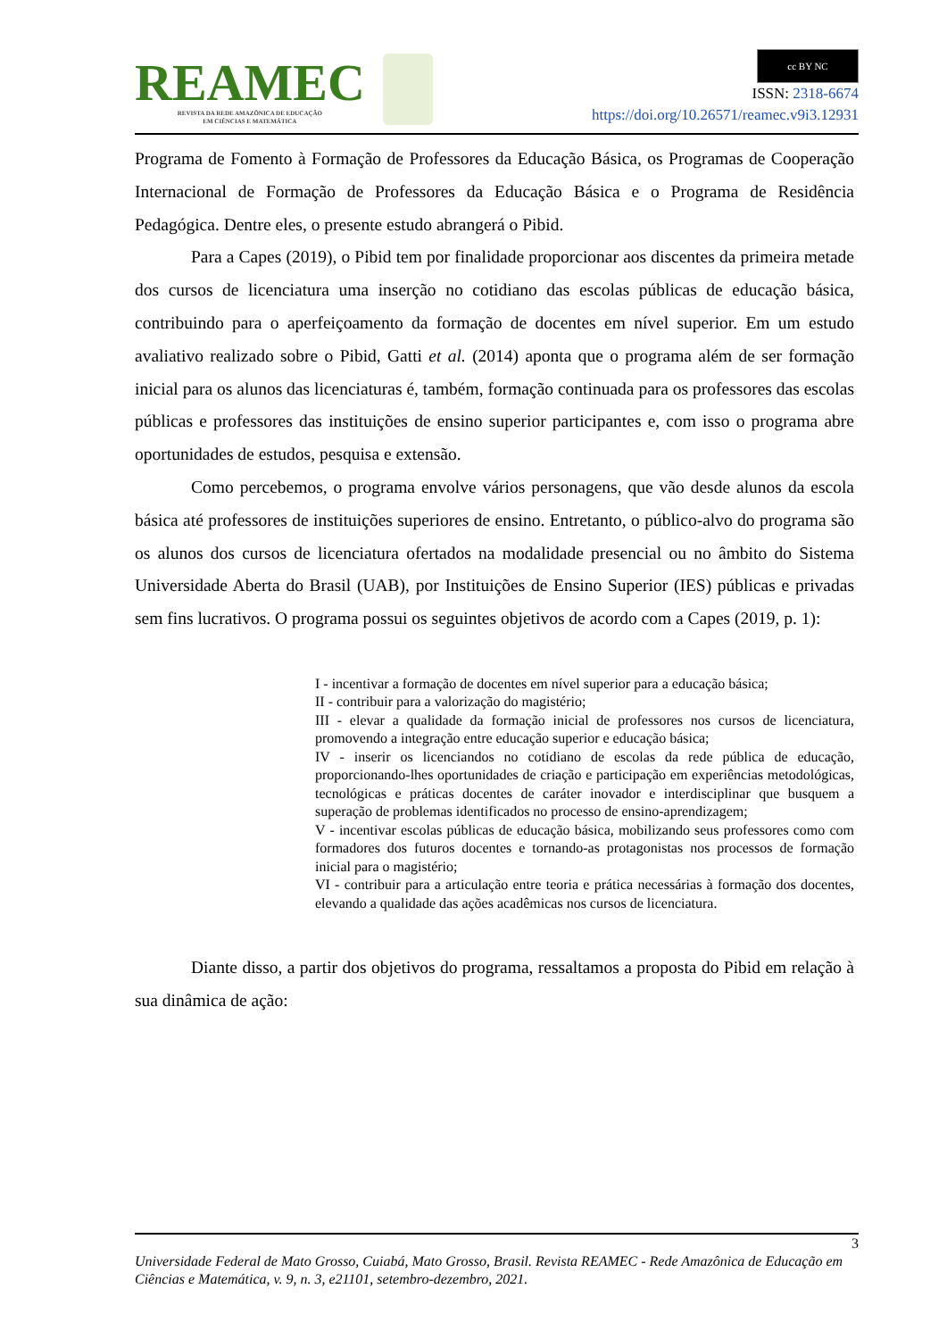REAMEC
REVISTA DA REDE AMAZÔNICA DE EDUCAÇÃO
EM CIÊNCIAS E MATEMÁTICA
cc BY NC
ISSN: 2318-6674
https://doi.org/10.26571/reamec.v9i3.12931
Programa de Fomento à Formação de Professores da Educação Básica, os Programas de Cooperação Internacional de Formação de Professores da Educação Básica e o Programa de Residência Pedagógica. Dentre eles, o presente estudo abrangerá o Pibid.
Para a Capes (2019), o Pibid tem por finalidade proporcionar aos discentes da primeira metade dos cursos de licenciatura uma inserção no cotidiano das escolas públicas de educação básica, contribuindo para o aperfeiçoamento da formação de docentes em nível superior. Em um estudo avaliativo realizado sobre o Pibid, Gatti et al. (2014) aponta que o programa além de ser formação inicial para os alunos das licenciaturas é, também, formação continuada para os professores das escolas públicas e professores das instituições de ensino superior participantes e, com isso o programa abre oportunidades de estudos, pesquisa e extensão.
Como percebemos, o programa envolve vários personagens, que vão desde alunos da escola básica até professores de instituições superiores de ensino. Entretanto, o público-alvo do programa são os alunos dos cursos de licenciatura ofertados na modalidade presencial ou no âmbito do Sistema Universidade Aberta do Brasil (UAB), por Instituições de Ensino Superior (IES) públicas e privadas sem fins lucrativos. O programa possui os seguintes objetivos de acordo com a Capes (2019, p. 1):
I - incentivar a formação de docentes em nível superior para a educação básica;
II - contribuir para a valorização do magistério;
III - elevar a qualidade da formação inicial de professores nos cursos de licenciatura, promovendo a integração entre educação superior e educação básica;
IV - inserir os licenciandos no cotidiano de escolas da rede pública de educação, proporcionando-lhes oportunidades de criação e participação em experiências metodológicas, tecnológicas e práticas docentes de caráter inovador e interdisciplinar que busquem a superação de problemas identificados no processo de ensino-aprendizagem;
V - incentivar escolas públicas de educação básica, mobilizando seus professores como com formadores dos futuros docentes e tornando-as protagonistas nos processos de formação inicial para o magistério;
VI - contribuir para a articulação entre teoria e prática necessárias à formação dos docentes, elevando a qualidade das ações acadêmicas nos cursos de licenciatura.
Diante disso, a partir dos objetivos do programa, ressaltamos a proposta do Pibid em relação à sua dinâmica de ação:
3
Universidade Federal de Mato Grosso, Cuiabá, Mato Grosso, Brasil. Revista REAMEC - Rede Amazônica de Educação em Ciências e Matemática, v. 9, n. 3, e21101, setembro-dezembro, 2021.